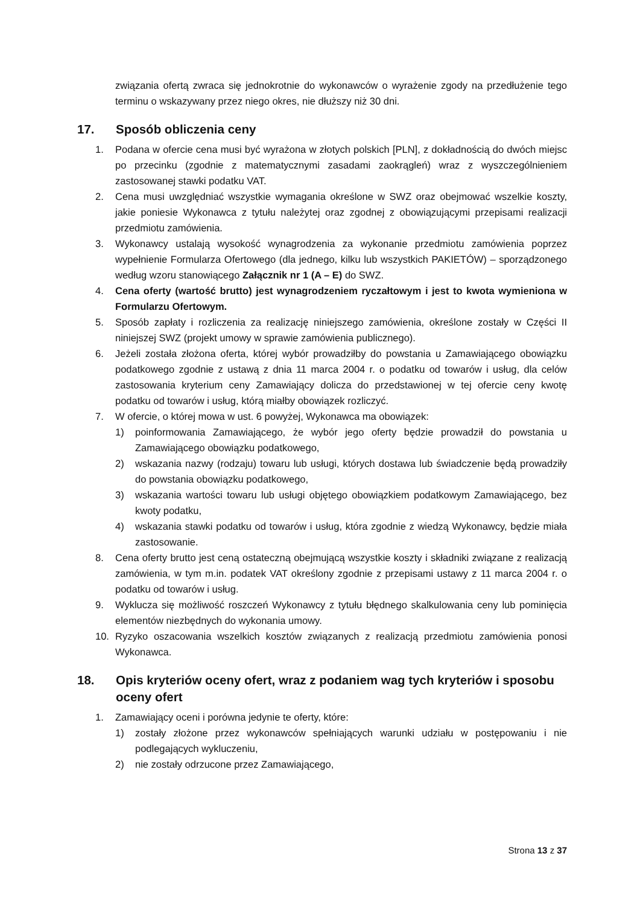związania ofertą zwraca się jednokrotnie do wykonawców o wyrażenie zgody na przedłużenie tego terminu o wskazywany przez niego okres, nie dłuższy niż 30 dni.
17. Sposób obliczenia ceny
1. Podana w ofercie cena musi być wyrażona w złotych polskich [PLN], z dokładnością do dwóch miejsc po przecinku (zgodnie z matematycznymi zasadami zaokrągleń) wraz z wyszczególnieniem zastosowanej stawki podatku VAT.
2. Cena musi uwzględniać wszystkie wymagania określone w SWZ oraz obejmować wszelkie koszty, jakie poniesie Wykonawca z tytułu należytej oraz zgodnej z obowiązującymi przepisami realizacji przedmiotu zamówienia.
3. Wykonawcy ustalają wysokość wynagrodzenia za wykonanie przedmiotu zamówienia poprzez wypełnienie Formularza Ofertowego (dla jednego, kilku lub wszystkich PAKIETÓW) – sporządzonego według wzoru stanowiącego Załącznik nr 1 (A – E) do SWZ.
4. Cena oferty (wartość brutto) jest wynagrodzeniem ryczałtowym i jest to kwota wymieniona w Formularzu Ofertowym.
5. Sposób zapłaty i rozliczenia za realizację niniejszego zamówienia, określone zostały w Części II niniejszej SWZ (projekt umowy w sprawie zamówienia publicznego).
6. Jeżeli została złożona oferta, której wybór prowadziłby do powstania u Zamawiającego obowiązku podatkowego zgodnie z ustawą z dnia 11 marca 2004 r. o podatku od towarów i usług, dla celów zastosowania kryterium ceny Zamawiający dolicza do przedstawionej w tej ofercie ceny kwotę podatku od towarów i usług, którą miałby obowiązek rozliczyć.
7. W ofercie, o której mowa w ust. 6 powyżej, Wykonawca ma obowiązek:
1) poinformowania Zamawiającego, że wybór jego oferty będzie prowadził do powstania u Zamawiającego obowiązku podatkowego,
2) wskazania nazwy (rodzaju) towaru lub usługi, których dostawa lub świadczenie będą prowadziły do powstania obowiązku podatkowego,
3) wskazania wartości towaru lub usługi objętego obowiązkiem podatkowym Zamawiającego, bez kwoty podatku,
4) wskazania stawki podatku od towarów i usług, która zgodnie z wiedzą Wykonawcy, będzie miała zastosowanie.
8. Cena oferty brutto jest ceną ostateczną obejmującą wszystkie koszty i składniki związane z realizacją zamówienia, w tym m.in. podatek VAT określony zgodnie z przepisami ustawy z 11 marca 2004 r. o podatku od towarów i usług.
9. Wyklucza się możliwość roszczeń Wykonawcy z tytułu błędnego skalkulowania ceny lub pominięcia elementów niezbędnych do wykonania umowy.
10. Ryzyko oszacowania wszelkich kosztów związanych z realizacją przedmiotu zamówienia ponosi Wykonawca.
18. Opis kryteriów oceny ofert, wraz z podaniem wag tych kryteriów i sposobu oceny ofert
1. Zamawiający oceni i porówna jedynie te oferty, które:
1) zostały złożone przez wykonawców spełniających warunki udziału w postępowaniu i nie podlegających wykluczeniu,
2) nie zostały odrzucone przez Zamawiającego,
Strona 13 z 37